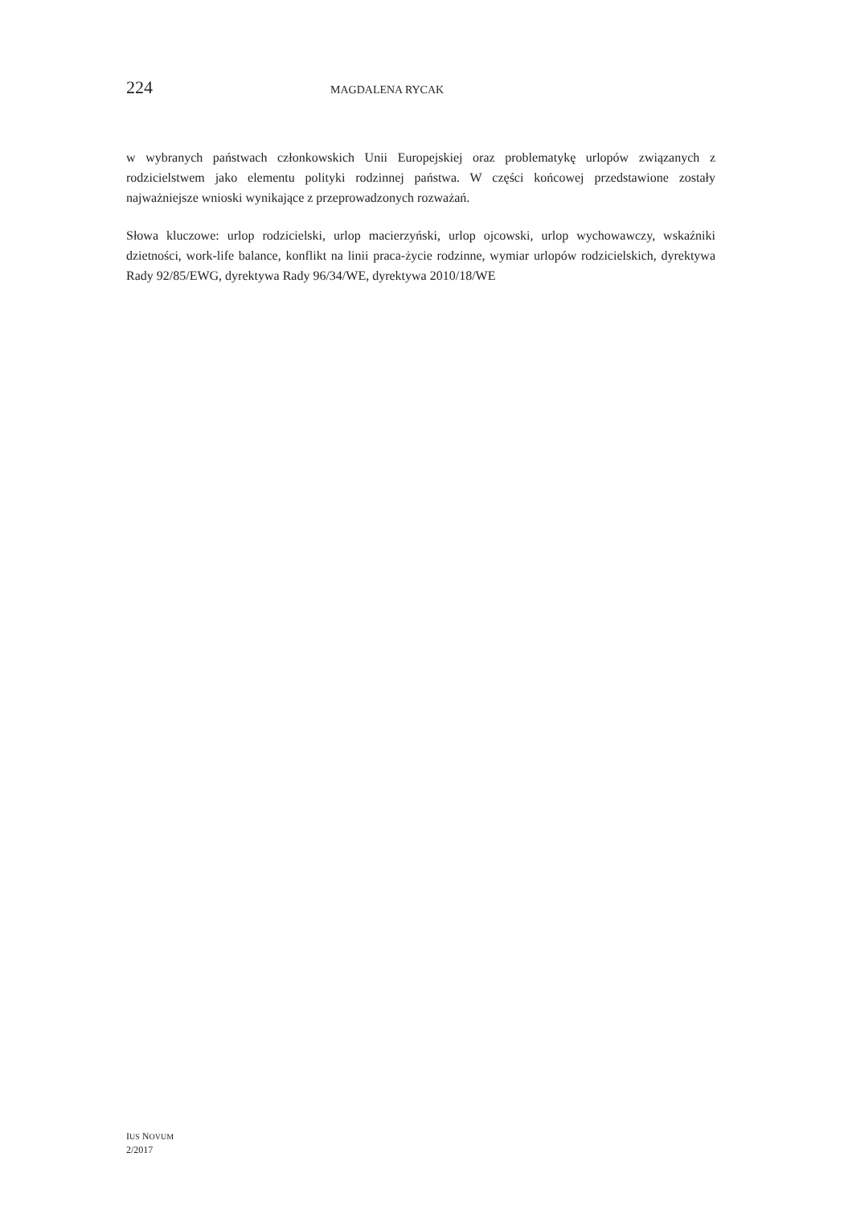224 MAGDALENA RYCAK
w wybranych państwach członkowskich Unii Europejskiej oraz problematykę urlopów związanych z rodzicielstwem jako elementu polityki rodzinnej państwa. W części końcowej przedstawione zostały najważniejsze wnioski wynikające z przeprowadzonych rozważań.
Słowa kluczowe: urlop rodzicielski, urlop macierzyński, urlop ojcowski, urlop wychowawczy, wskaźniki dzietności, work-life balance, konflikt na linii praca-życie rodzinne, wymiar urlopów rodzicielskich, dyrektywa Rady 92/85/EWG, dyrektywa Rady 96/34/WE, dyrektywa 2010/18/WE
IUS NOVUM
2/2017